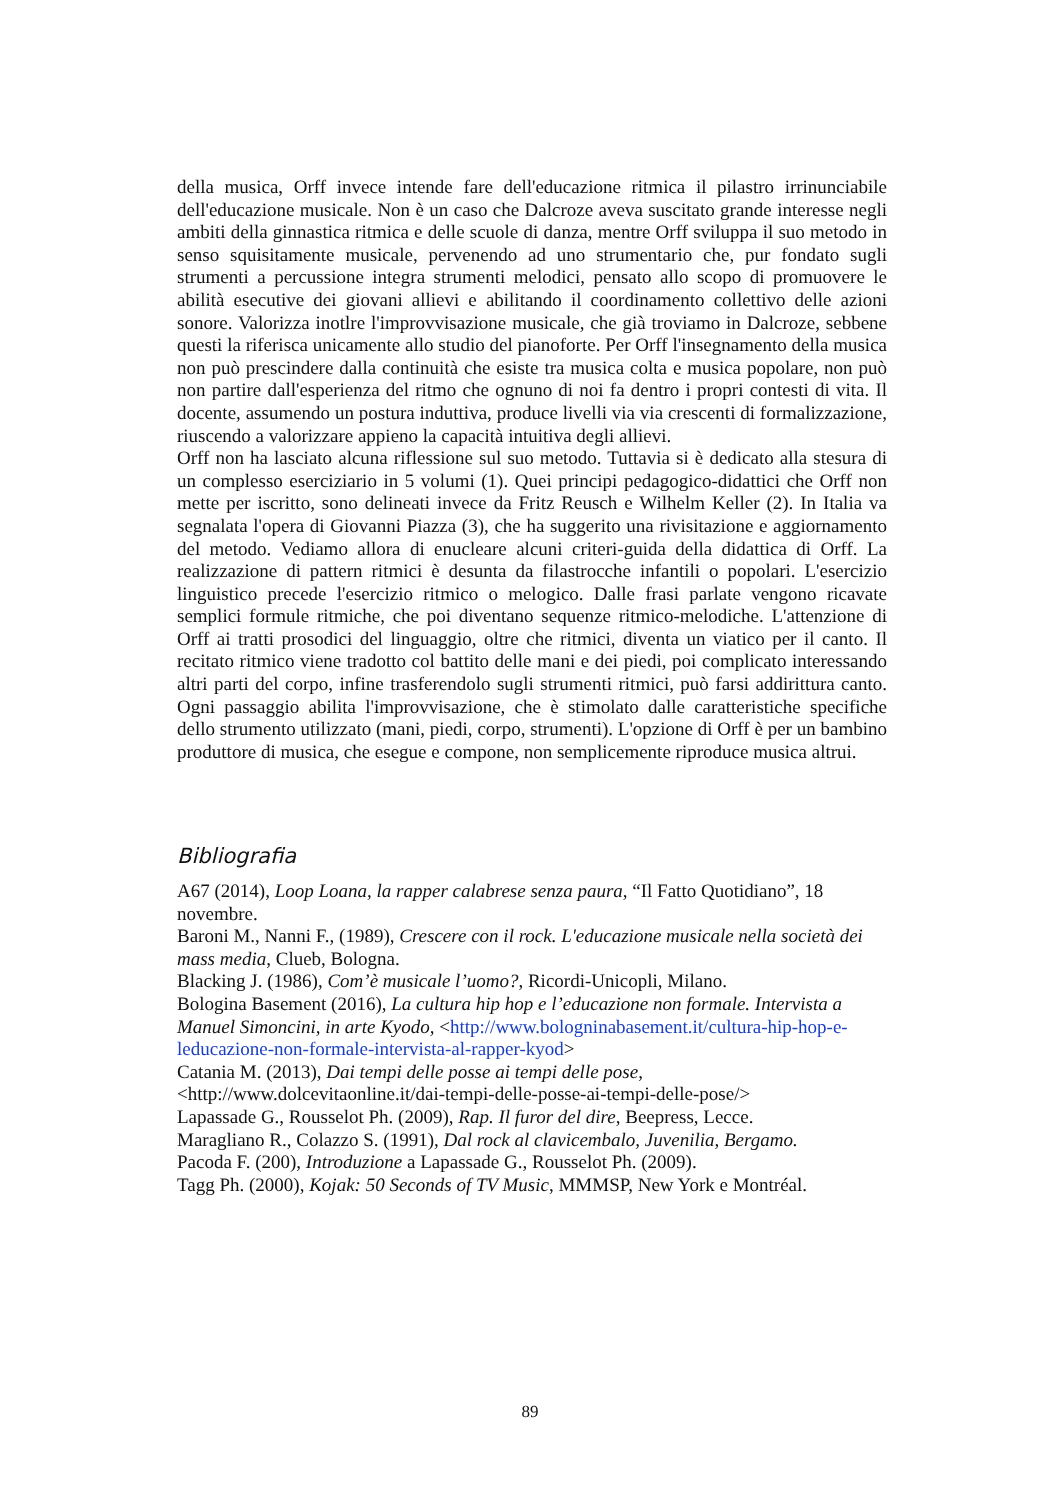della musica, Orff invece intende fare dell'educazione ritmica il pilastro irrinunciabile dell'educazione musicale. Non è un caso che Dalcroze aveva suscitato grande interesse negli ambiti della ginnastica ritmica e delle scuole di danza, mentre Orff sviluppa il suo metodo in senso squisitamente musicale, pervenendo ad uno strumentario che, pur fondato sugli strumenti a percussione integra strumenti melodici, pensato allo scopo di promuovere le abilità esecutive dei giovani allievi e abilitando il coordinamento collettivo delle azioni sonore. Valorizza inotlre l'improvvisazione musicale, che già troviamo in Dalcroze, sebbene questi la riferisca unicamente allo studio del pianoforte. Per Orff l'insegnamento della musica non può prescindere dalla continuità che esiste tra musica colta e musica popolare, non può non partire dall'esperienza del ritmo che ognuno di noi fa dentro i propri contesti di vita. Il docente, assumendo un postura induttiva, produce livelli via via crescenti di formalizzazione, riuscendo a valorizzare appieno la capacità intuitiva degli allievi.
Orff non ha lasciato alcuna riflessione sul suo metodo. Tuttavia si è dedicato alla stesura di un complesso eserciziario in 5 volumi (1). Quei principi pedagogico-didattici che Orff non mette per iscritto, sono delineati invece da Fritz Reusch e Wilhelm Keller (2). In Italia va segnalata l'opera di Giovanni Piazza (3), che ha suggerito una rivisitazione e aggiornamento del metodo. Vediamo allora di enucleare alcuni criteri-guida della didattica di Orff. La realizzazione di pattern ritmici è desunta da filastrocche infantili o popolari. L'esercizio linguistico precede l'esercizio ritmico o melogico. Dalle frasi parlate vengono ricavate semplici formule ritmiche, che poi diventano sequenze ritmico-melodiche. L'attenzione di Orff ai tratti prosodici del linguaggio, oltre che ritmici, diventa un viatico per il canto. Il recitato ritmico viene tradotto col battito delle mani e dei piedi, poi complicato interessando altri parti del corpo, infine trasferendolo sugli strumenti ritmici, può farsi addirittura canto. Ogni passaggio abilita l'improvvisazione, che è stimolato dalle caratteristiche specifiche dello strumento utilizzato (mani, piedi, corpo, strumenti). L'opzione di Orff è per un bambino produttore di musica, che esegue e compone, non semplicemente riproduce musica altrui.
Bibliografia
A67 (2014), Loop Loana, la rapper calabrese senza paura, “Il Fatto Quotidiano”, 18 novembre.
Baroni M., Nanni F., (1989), Crescere con il rock. L'educazione musicale nella società dei mass media, Clueb, Bologna.
Blacking J. (1986), Com’è musicale l’uomo?, Ricordi-Unicopli, Milano.
Bologina Basement (2016), La cultura hip hop e l’educazione non formale. Intervista a Manuel Simoncini, in arte Kyodo, <http://www.bologninabasement.it/cultura-hip-hop-e-leducazione-non-formale-intervista-al-rapper-kyod>
Catania M. (2013), Dai tempi delle posse ai tempi delle pose, <http://www.dolcevitaonline.it/dai-tempi-delle-posse-ai-tempi-delle-pose/>
Lapassade G., Rousselot Ph. (2009), Rap. Il furor del dire, Beepress, Lecce.
Maragliano R., Colazzo S. (1991), Dal rock al clavicembalo, Juvenilia, Bergamo.
Pacoda F. (200), Introduzione a Lapassade G., Rousselot Ph. (2009).
Tagg Ph. (2000), Kojak: 50 Seconds of TV Music, MMMSP, New York e Montréal.
89